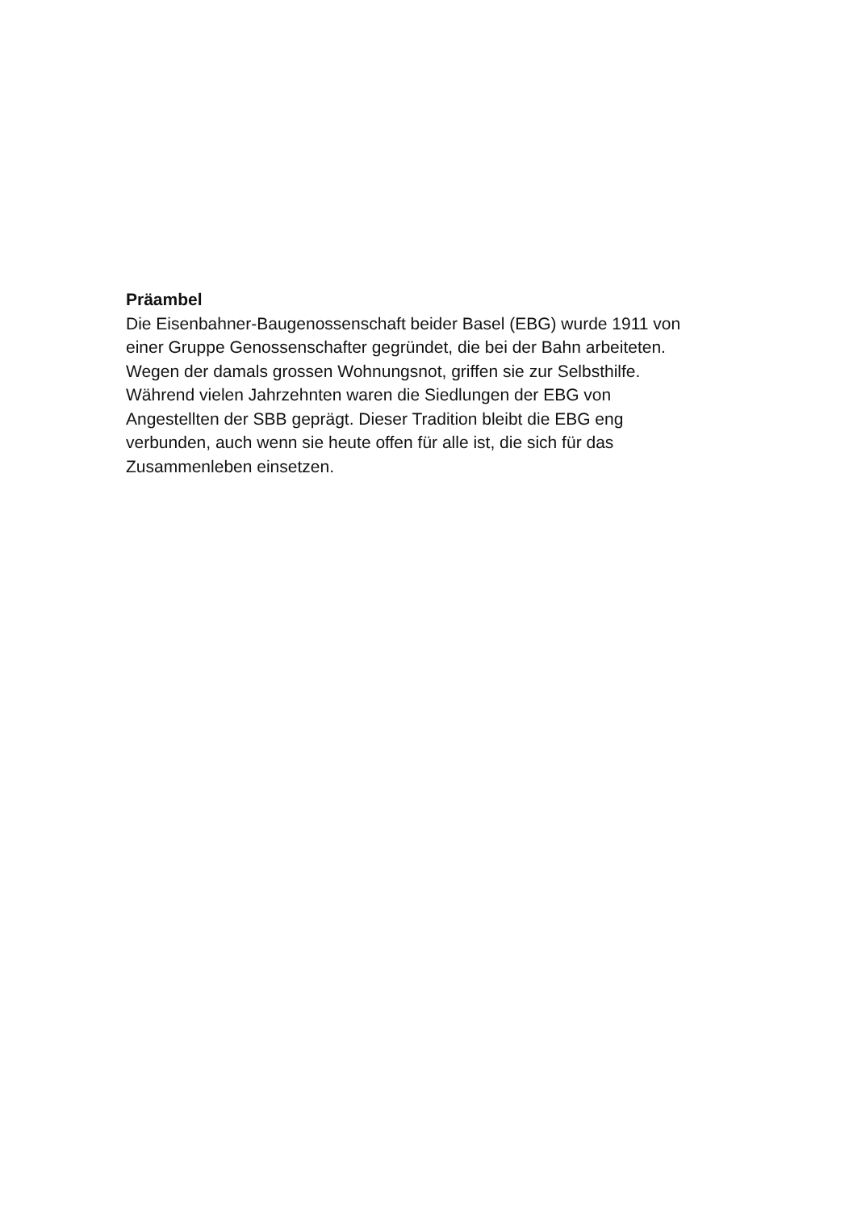Präambel
Die Eisenbahner-Baugenossenschaft beider Basel (EBG) wurde 1911 von
einer Gruppe Genossenschafter gegründet, die bei der Bahn arbeiteten.
Wegen der damals grossen Wohnungsnot, griffen sie zur Selbsthilfe.
Während vielen Jahrzehnten waren die Siedlungen der EBG von
Angestellten der SBB geprägt. Dieser Tradition bleibt die EBG eng
verbunden, auch wenn sie heute offen für alle ist, die sich für das
Zusammenleben einsetzen.